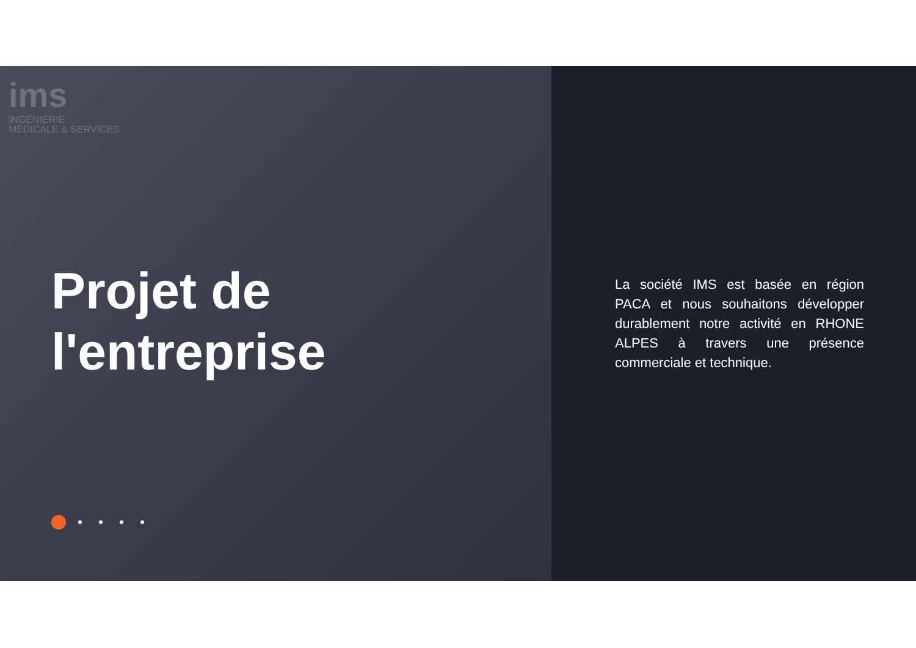ims
INGÉNIERIE
MÉDICALE & SERVICES
Projet de
l'entreprise
La société IMS est basée en région PACA et nous souhaitons développer durablement notre activité en RHONE ALPES à travers une présence commerciale et technique.